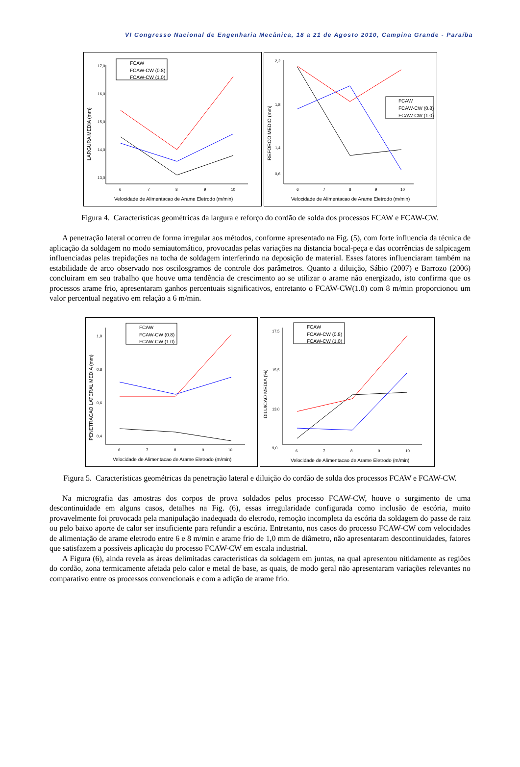VI Congresso Nacional de Engenharia Mecânica, 18 a 21 de Agosto 2010, Campina Grande - Paraíba
17,0
16,0
15,0
14,0
13,0
6
7
8
9
10
Velocidade de Alimentacao de Arame Eletrodo (m/min)
LARGURA MEDIA (mm)
FCAW
FCAW-CW (0.8)
FCAW-CW (1.0)
2,2
1,8
1,4
0,6
6
7
8
9
10
Velocidade de Alimentacao de Arame Eletrodo (m/min)
REFORCO MEDIO (mm)
FCAW
FCAW-CW (0.8)
FCAW-CW (1.0)
Figura 4. Características geométricas da largura e reforço do cordão de solda dos processos FCAW e FCAW-CW.
A penetração lateral ocorreu de forma irregular aos métodos, conforme apresentado na Fig. (5), com forte influencia da técnica de aplicação da soldagem no modo semiautomático, provocadas pelas variações na distancia bocal-peça e das ocorrências de salpicagem influenciadas pelas trepidações na tocha de soldagem interferindo na deposição de material. Esses fatores influenciaram também na estabilidade de arco observado nos oscilosgramos de controle dos parâmetros. Quanto a diluição, Sábio (2007) e Barrozo (2006) concluiram em seu trabalho que houve uma tendência de crescimento ao se utilizar o arame não energizado, isto confirma que os processos arame frio, apresentaram ganhos percentuais significativos, entretanto o FCAW-CW(1.0) com 8 m/min proporcionou um valor percentual negativo em relação a 6 m/min.
1,0
0,8
0,6
0,4
6
7
8
9
10
Velocidade de Alimentacao de Arame Eletrodo (m/min)
PENETRACAO LATERAL MEDIA (mm)
FCAW
FCAW-CW (0.8)
FCAW-CW (1.0)
17,5
15,5
13,0
9,0
6
7
8
9
10
Velocidade de Alimentacao de Arame Eletrodo (m/min)
DILUICAO MEDIA (%)
FCAW
FCAW-CW (0.8)
FCAW-CW (1.0)
Figura 5. Características geométricas da penetração lateral e diluição do cordão de solda dos processos FCAW e FCAW-CW.
Na micrografia das amostras dos corpos de prova soldados pelos processo FCAW-CW, houve o surgimento de uma descontinuidade em alguns casos, detalhes na Fig. (6), essas irregularidade configurada como inclusão de escória, muito provavelmente foi provocada pela manipulação inadequada do eletrodo, remoção incompleta da escória da soldagem do passe de raiz ou pelo baixo aporte de calor ser insuficiente para refundir a escória. Entretanto, nos casos do processo FCAW-CW com velocidades de alimentação de arame eletrodo entre 6 e 8 m/min e arame frio de 1,0 mm de diâmetro, não apresentaram descontinuidades, fatores que satisfazem a possíveis aplicação do processo FCAW-CW em escala industrial.
A Figura (6), ainda revela as áreas delimitadas características da soldagem em juntas, na qual apresentou nitidamente as regiões do cordão, zona termicamente afetada pelo calor e metal de base, as quais, de modo geral não apresentaram variações relevantes no comparativo entre os processos convencionais e com a adição de arame frio.